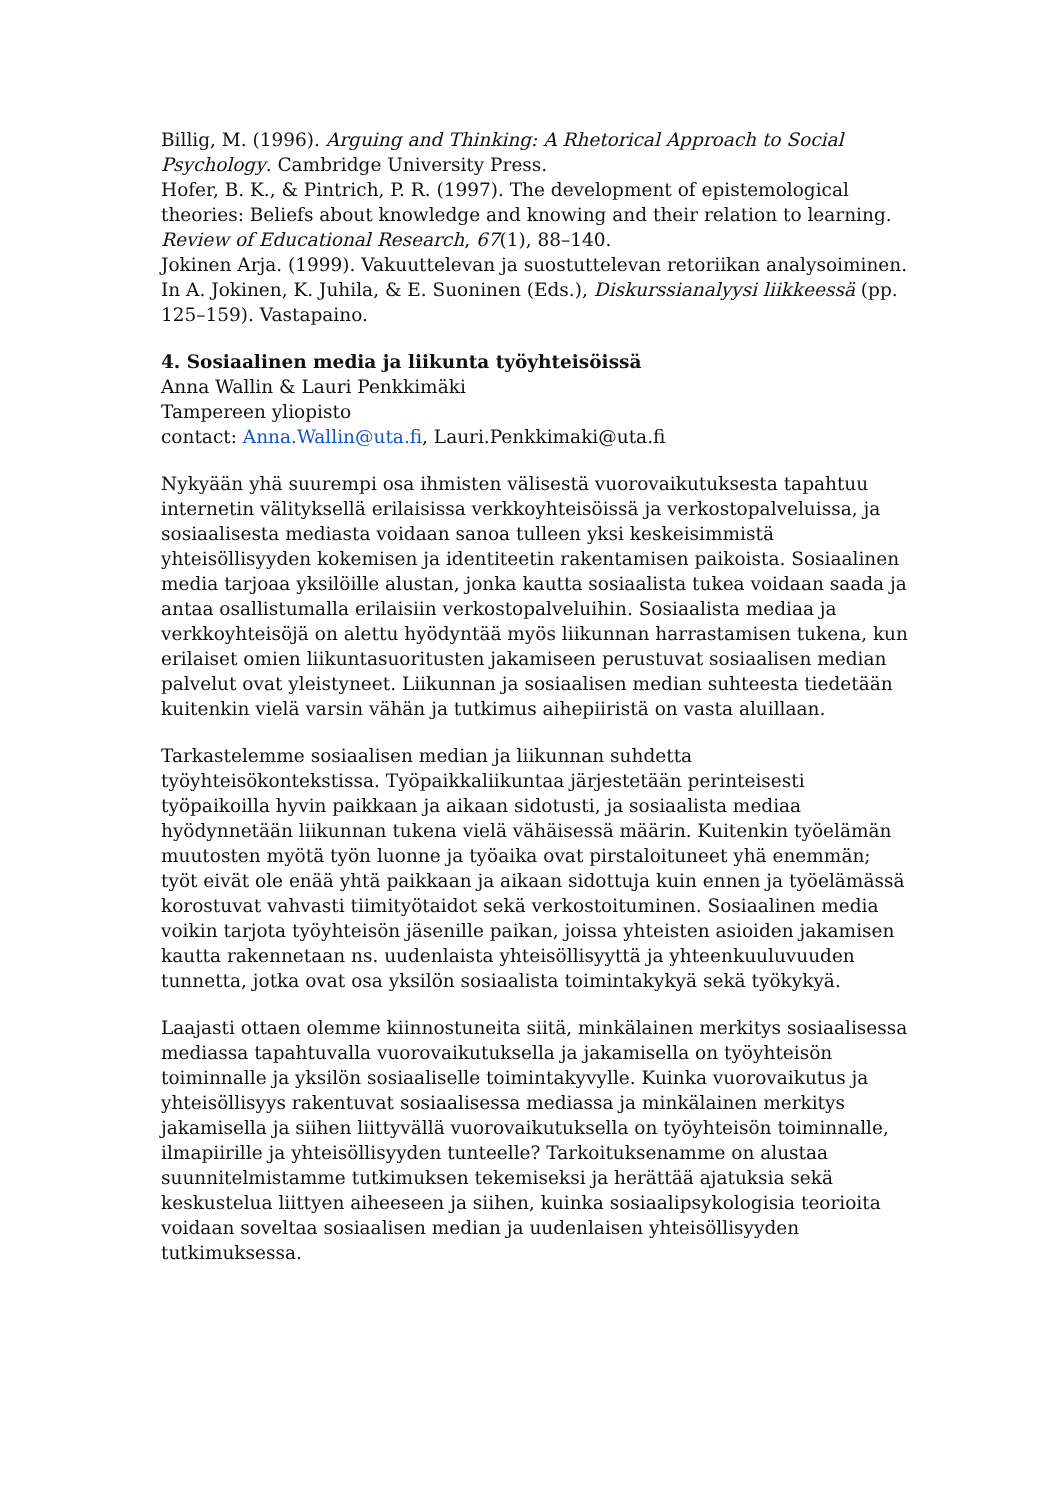Billig, M. (1996). Arguing and Thinking: A Rhetorical Approach to Social Psychology. Cambridge University Press.
Hofer, B. K., & Pintrich, P. R. (1997). The development of epistemological theories: Beliefs about knowledge and knowing and their relation to learning. Review of Educational Research, 67(1), 88–140.
Jokinen Arja. (1999). Vakuuttelevan ja suostuttelevan retoriikan analysoiminen. In A. Jokinen, K. Juhila, & E. Suoninen (Eds.), Diskurssianalyysi liikkeessä (pp. 125–159). Vastapaino.
4. Sosiaalinen media ja liikunta työyhteisöissä
Anna Wallin & Lauri Penkkimäki
Tampereen yliopisto
contact: Anna.Wallin@uta.fi, Lauri.Penkkimaki@uta.fi
Nykyään yhä suurempi osa ihmisten välisestä vuorovaikutuksesta tapahtuu internetin välityksellä erilaisissa verkkoyhteisöissä ja verkostopalveluissa, ja sosiaalisesta mediasta voidaan sanoa tulleen yksi keskeisimmistä yhteisöllisyyden kokemisen ja identiteetin rakentamisen paikoista. Sosiaalinen media tarjoaa yksilöille alustan, jonka kautta sosiaalista tukea voidaan saada ja antaa osallistumalla erilaisiin verkostopalveluihin. Sosiaalista mediaa ja verkkoyhteisöjä on alettu hyödyntää myös liikunnan harrastamisen tukena, kun erilaiset omien liikuntasuoritusten jakamiseen perustuvat sosiaalisen median palvelut ovat yleistyneet. Liikunnan ja sosiaalisen median suhteesta tiedetään kuitenkin vielä varsin vähän ja tutkimus aihepiiristä on vasta aluillaan.
Tarkastelemme sosiaalisen median ja liikunnan suhdetta työyhteisökontekstissa. Työpaikkaliikuntaa järjestetään perinteisesti työpaikoilla hyvin paikkaan ja aikaan sidotusti, ja sosiaalista mediaa hyödynnetään liikunnan tukena vielä vähäisessä määrin. Kuitenkin työelämän muutosten myötä työn luonne ja työaika ovat pirstaloituneet yhä enemmän; työt eivät ole enää yhtä paikkaan ja aikaan sidottuja kuin ennen ja työelämässä korostuvat vahvasti tiimityötaidot sekä verkostoituminen. Sosiaalinen media voikin tarjota työyhteisön jäsenille paikan, joissa yhteisten asioiden jakamisen kautta rakennetaan ns. uudenlaista yhteisöllisyyttä ja yhteenkuuluvuuden tunnetta, jotka ovat osa yksilön sosiaalista toimintakykyä sekä työkykyä.
Laajasti ottaen olemme kiinnostuneita siitä, minkälainen merkitys sosiaalisessa mediassa tapahtuvalla vuorovaikutuksella ja jakamisella on työyhteisön toiminnalle ja yksilön sosiaaliselle toimintakyvylle. Kuinka vuorovaikutus ja yhteisöllisyys rakentuvat sosiaalisessa mediassa ja minkälainen merkitys jakamisella ja siihen liittyvällä vuorovaikutuksella on työyhteisön toiminnalle, ilmapiirille ja yhteisöllisyyden tunteelle? Tarkoituksenamme on alustaa suunnitelmistamme tutkimuksen tekemiseksi ja herättää ajatuksia sekä keskustelua liittyen aiheeseen ja siihen, kuinka sosiaalipsykologisia teorioita voidaan soveltaa sosiaalisen median ja uudenlaisen yhteisöllisyyden tutkimuksessa.